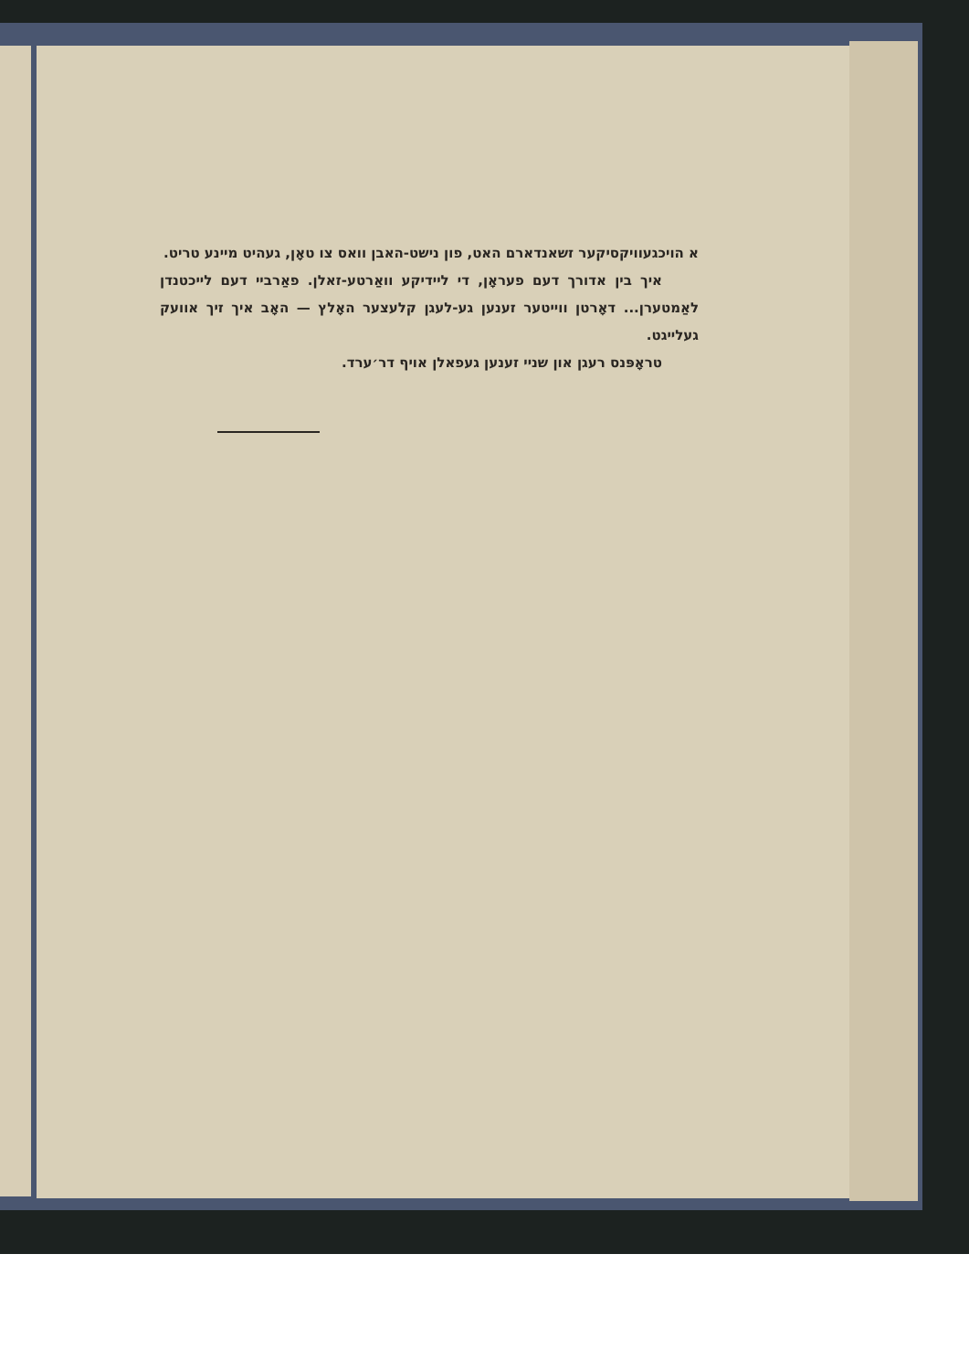א הויכגעוויקסיקער זשאנדארם האט, פון נישט-האבן וואס צו טאָן, געהיט מיינע טריט.
איך בין אדורך דעם פעראָן, די ליידיקע וואַרטע-זאלן. פאַרביי דעם לייכטנדן לאַמטערן... דאָרטן ווייטער זענען גע-לעגן קלעצער האָלץ — האָב איך זיך אוועק געלייגט.
טראָפּנס רעגן און שניי זענען געפאלן אויף דר׳ערד.